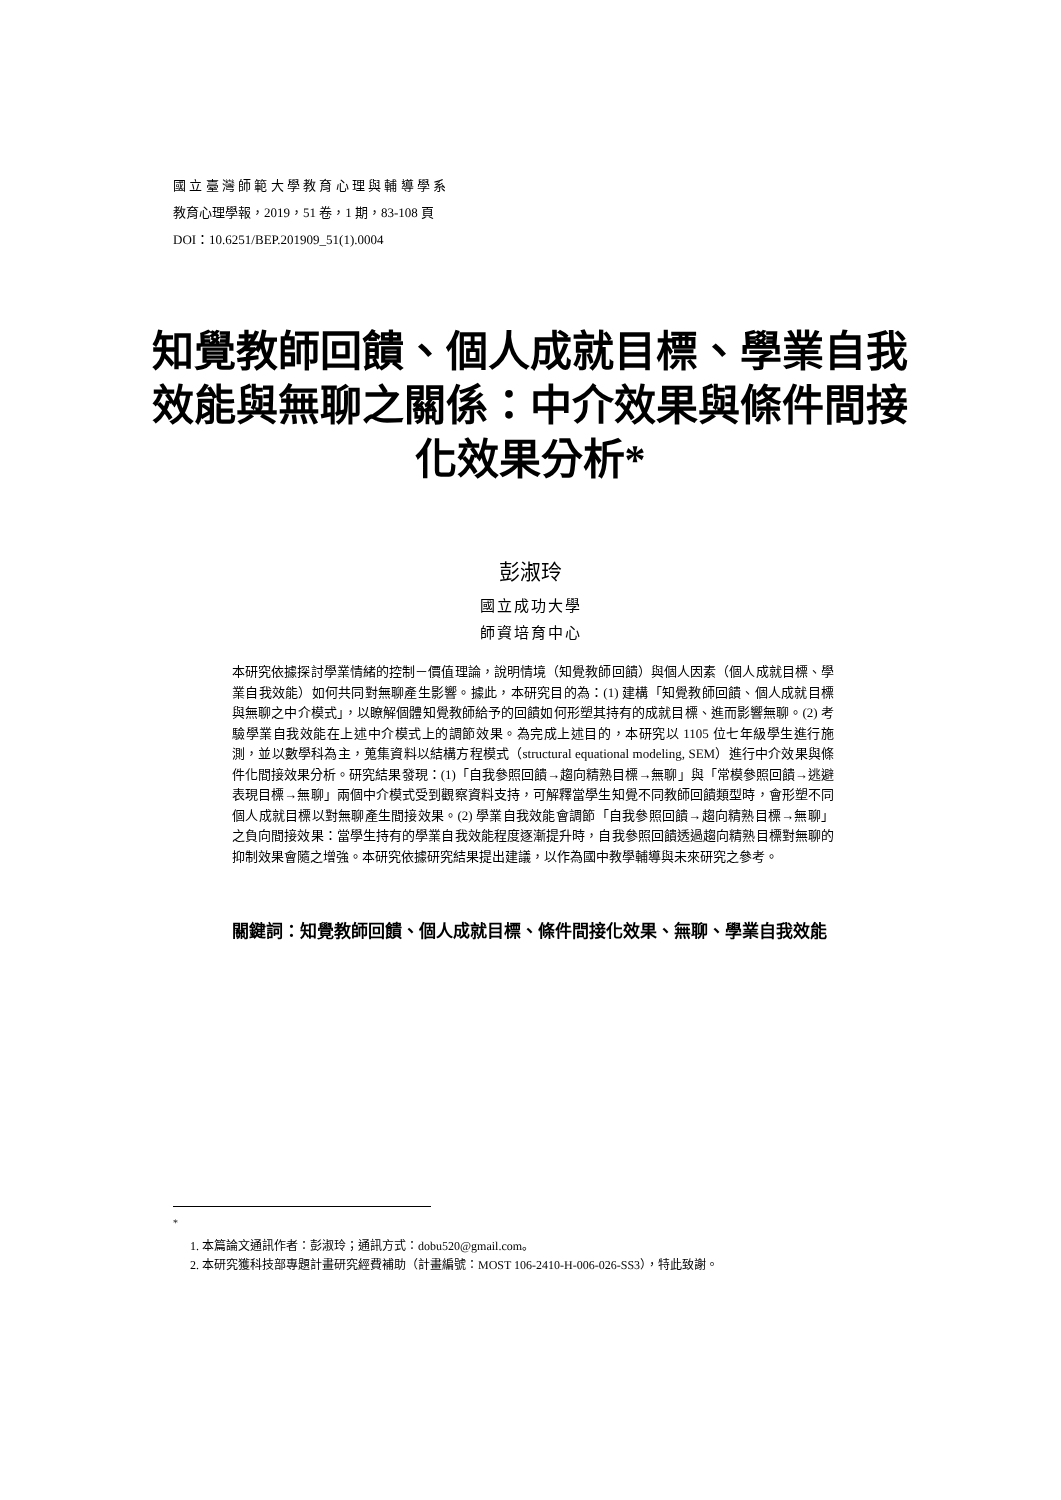國 立 臺 灣 師 範 大 學 教 育 心 理 與 輔 導 學 系
教育心理學報，2019，51 卷，1 期，83-108 頁
DOI：10.6251/BEP.201909_51(1).0004
知覺教師回饋、個人成就目標、學業自我效能與無聊之關係：中介效果與條件間接化效果分析*
彭淑玲
國立成功大學
師資培育中心
本研究依據探討學業情緒的控制－價值理論，說明情境（知覺教師回饋）與個人因素（個人成就目標、學業自我效能）如何共同對無聊產生影響。據此，本研究目的為：(1) 建構「知覺教師回饋、個人成就目標與無聊之中介模式」，以瞭解個體知覺教師給予的回饋如何形塑其持有的成就目標、進而影響無聊。(2) 考驗學業自我效能在上述中介模式上的調節效果。為完成上述目的，本研究以 1105 位七年級學生進行施測，並以數學科為主，蒐集資料以結構方程模式（structural equational modeling, SEM）進行中介效果與條件化間接效果分析。研究結果發現：(1)「自我參照回饋→趨向精熟目標→無聊」與「常模參照回饋→逃避表現目標→無聊」兩個中介模式受到觀察資料支持，可解釋當學生知覺不同教師回饋類型時，會形塑不同個人成就目標以對無聊產生間接效果。(2) 學業自我效能會調節「自我參照回饋→趨向精熟目標→無聊」之負向間接效果：當學生持有的學業自我效能程度逐漸提升時，自我參照回饋透過趨向精熟目標對無聊的抑制效果會隨之增強。本研究依據研究結果提出建議，以作為國中教學輔導與未來研究之參考。
關鍵詞：知覺教師回饋、個人成就目標、條件間接化效果、無聊、學業自我效能
<sup>*</sup>
1. 本篇論文通訊作者：彭淑玲；通訊方式：dobu520@gmail.com。
2. 本研究獲科技部專題計畫研究經費補助（計畫編號：MOST 106-2410-H-006-026-SS3），特此致謝。